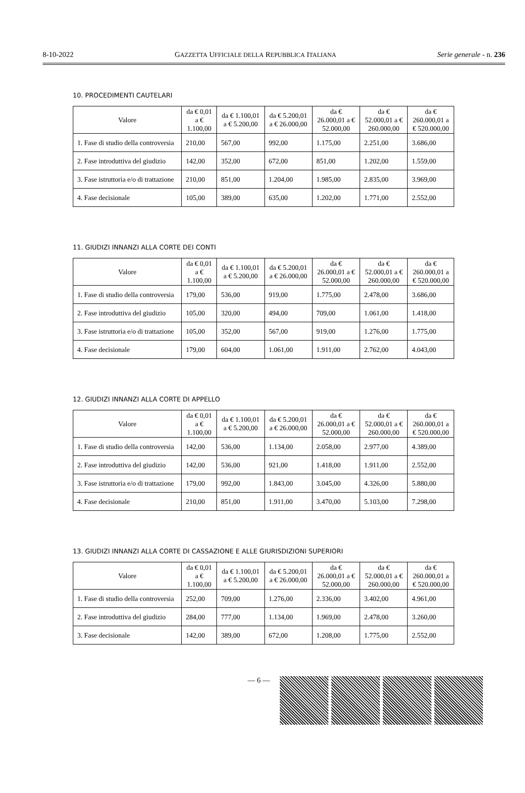8-10-2022 GAZZETTA UFFICIALE DELLA REPUBBLICA ITALIANA Serie generale - n. 236
10. PROCEDIMENTI CAUTELARI
| Valore | da € 0,01 a € 1.100,00 | da € 1.100,01 a € 5.200,00 | da € 5.200,01 a € 26.000,00 | da € 26.000,01 a € 52.000,00 | da € 52.000,01 a € 260.000,00 | da € 260.000,01 a € 520.000,00 |
| --- | --- | --- | --- | --- | --- | --- |
| 1. Fase di studio della controversia | 210,00 | 567,00 | 992,00 | 1.175,00 | 2.251,00 | 3.686,00 |
| 2. Fase introduttiva del giudizio | 142,00 | 352,00 | 672,00 | 851,00 | 1.202,00 | 1.559,00 |
| 3. Fase istruttoria e/o di trattazione | 210,00 | 851,00 | 1.204,00 | 1.985,00 | 2.835,00 | 3.969,00 |
| 4. Fase decisionale | 105,00 | 389,00 | 635,00 | 1.202,00 | 1.771,00 | 2.552,00 |
11. GIUDIZI INNANZI ALLA CORTE DEI CONTI
| Valore | da € 0,01 a € 1.100,00 | da € 1.100,01 a € 5.200,00 | da € 5.200,01 a € 26.000,00 | da € 26.000,01 a € 52.000,00 | da € 52.000,01 a € 260.000,00 | da € 260.000,01 a € 520.000,00 |
| --- | --- | --- | --- | --- | --- | --- |
| 1. Fase di studio della controversia | 179,00 | 536,00 | 919,00 | 1.775,00 | 2.478,00 | 3.686,00 |
| 2. Fase introduttiva del giudizio | 105,00 | 320,00 | 494,00 | 709,00 | 1.061,00 | 1.418,00 |
| 3. Fase istruttoria e/o di trattazione | 105,00 | 352,00 | 567,00 | 919,00 | 1.276,00 | 1.775,00 |
| 4. Fase decisionale | 179,00 | 604,00 | 1.061,00 | 1.911,00 | 2.762,00 | 4.043,00 |
12. GIUDIZI INNANZI ALLA CORTE DI APPELLO
| Valore | da € 0,01 a € 1.100,00 | da € 1.100,01 a € 5.200,00 | da € 5.200,01 a € 26.000,00 | da € 26.000,01 a € 52.000,00 | da € 52.000,01 a € 260.000,00 | da € 260.000,01 a € 520.000,00 |
| --- | --- | --- | --- | --- | --- | --- |
| 1. Fase di studio della controversia | 142,00 | 536,00 | 1.134,00 | 2.058,00 | 2.977,00 | 4.389,00 |
| 2. Fase introduttiva del giudizio | 142,00 | 536,00 | 921,00 | 1.418,00 | 1.911,00 | 2.552,00 |
| 3. Fase istruttoria e/o di trattazione | 179,00 | 992,00 | 1.843,00 | 3.045,00 | 4.326,00 | 5.880,00 |
| 4. Fase decisionale | 210,00 | 851,00 | 1.911,00 | 3.470,00 | 5.103,00 | 7.298,00 |
13. GIUDIZI INNANZI ALLA CORTE DI CASSAZIONE E ALLE GIURISDIZIONI SUPERIORI
| Valore | da € 0,01 a € 1.100,00 | da € 1.100,01 a € 5.200,00 | da € 5.200,01 a € 26.000,00 | da € 26.000,01 a € 52.000,00 | da € 52.000,01 a € 260.000,00 | da € 260.000,01 a € 520.000,00 |
| --- | --- | --- | --- | --- | --- | --- |
| 1. Fase di studio della controversia | 252,00 | 709,00 | 1.276,00 | 2.336,00 | 3.402,00 | 4.961,00 |
| 2. Fase introduttiva del giudizio | 284,00 | 777,00 | 1.134,00 | 1.969,00 | 2.478,00 | 3.260,00 |
| 3. Fase decisionale | 142,00 | 389,00 | 672,00 | 1.208,00 | 1.775,00 | 2.552,00 |
— 6 —